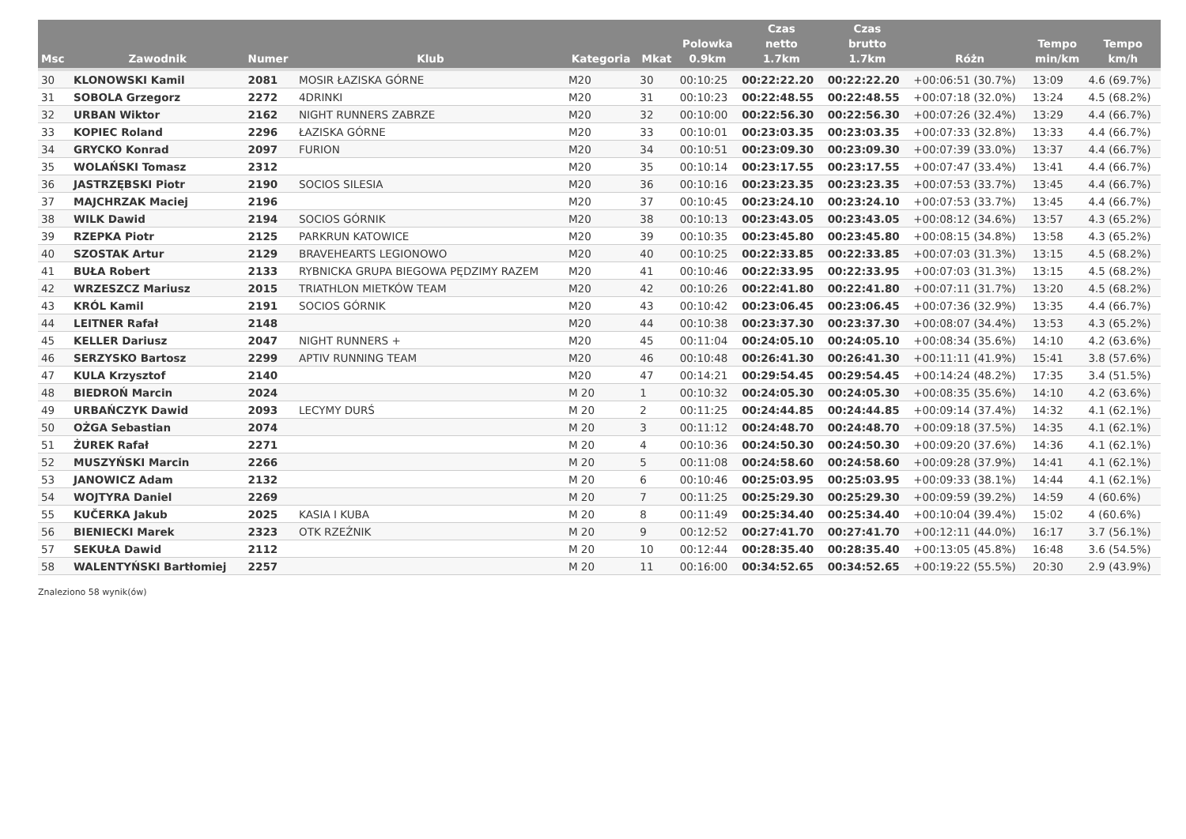| Msc | Zawodnik | Numer | Klub | Kategoria | Mkat | Polowka 0.9km | Czas netto 1.7km | Czas brutto 1.7km | Różn | Tempo min/km | Tempo km/h |
| --- | --- | --- | --- | --- | --- | --- | --- | --- | --- | --- | --- |
| 30 | KLONOWSKI Kamil | 2081 | MOSIR ŁAZISKA GÓRNE | M20 | 30 | 00:10:25 | 00:22:22.20 | 00:22:22.20 | +00:06:51 (30.7%) | 13:09 | 4.6 (69.7%) |
| 31 | SOBOLA Grzegorz | 2272 | 4DRINKI | M20 | 31 | 00:10:23 | 00:22:48.55 | 00:22:48.55 | +00:07:18 (32.0%) | 13:24 | 4.5 (68.2%) |
| 32 | URBAN Wiktor | 2162 | NIGHT RUNNERS ZABRZE | M20 | 32 | 00:10:00 | 00:22:56.30 | 00:22:56.30 | +00:07:26 (32.4%) | 13:29 | 4.4 (66.7%) |
| 33 | KOPIEC Roland | 2296 | ŁAZISKA GÓRNE | M20 | 33 | 00:10:01 | 00:23:03.35 | 00:23:03.35 | +00:07:33 (32.8%) | 13:33 | 4.4 (66.7%) |
| 34 | GRYCKO Konrad | 2097 | FURION | M20 | 34 | 00:10:51 | 00:23:09.30 | 00:23:09.30 | +00:07:39 (33.0%) | 13:37 | 4.4 (66.7%) |
| 35 | WOLAŃSKI Tomasz | 2312 | | M20 | 35 | 00:10:14 | 00:23:17.55 | 00:23:17.55 | +00:07:47 (33.4%) | 13:41 | 4.4 (66.7%) |
| 36 | JASTRZĘBSKI Piotr | 2190 | SOCIOS SILESIA | M20 | 36 | 00:10:16 | 00:23:23.35 | 00:23:23.35 | +00:07:53 (33.7%) | 13:45 | 4.4 (66.7%) |
| 37 | MAJCHRZAK Maciej | 2196 | | M20 | 37 | 00:10:45 | 00:23:24.10 | 00:23:24.10 | +00:07:53 (33.7%) | 13:45 | 4.4 (66.7%) |
| 38 | WILK Dawid | 2194 | SOCIOS GÓRNIK | M20 | 38 | 00:10:13 | 00:23:43.05 | 00:23:43.05 | +00:08:12 (34.6%) | 13:57 | 4.3 (65.2%) |
| 39 | RZEPKA Piotr | 2125 | PARKRUN KATOWICE | M20 | 39 | 00:10:35 | 00:23:45.80 | 00:23:45.80 | +00:08:15 (34.8%) | 13:58 | 4.3 (65.2%) |
| 40 | SZOSTAK Artur | 2129 | BRAVEHEARTS LEGIONOWO | M20 | 40 | 00:10:25 | 00:22:33.85 | 00:22:33.85 | +00:07:03 (31.3%) | 13:15 | 4.5 (68.2%) |
| 41 | BUŁA Robert | 2133 | RYBNICKA GRUPA BIEGOWA PĘDZIMY RAZEM | M20 | 41 | 00:10:46 | 00:22:33.95 | 00:22:33.95 | +00:07:03 (31.3%) | 13:15 | 4.5 (68.2%) |
| 42 | WRZESZCZ Mariusz | 2015 | TRIATHLON MIETKÓW TEAM | M20 | 42 | 00:10:26 | 00:22:41.80 | 00:22:41.80 | +00:07:11 (31.7%) | 13:20 | 4.5 (68.2%) |
| 43 | KRÓL Kamil | 2191 | SOCIOS GÓRNIK | M20 | 43 | 00:10:42 | 00:23:06.45 | 00:23:06.45 | +00:07:36 (32.9%) | 13:35 | 4.4 (66.7%) |
| 44 | LEITNER Rafał | 2148 | | M20 | 44 | 00:10:38 | 00:23:37.30 | 00:23:37.30 | +00:08:07 (34.4%) | 13:53 | 4.3 (65.2%) |
| 45 | KELLER Dariusz | 2047 | NIGHT RUNNERS + | M20 | 45 | 00:11:04 | 00:24:05.10 | 00:24:05.10 | +00:08:34 (35.6%) | 14:10 | 4.2 (63.6%) |
| 46 | SERZYSKO Bartosz | 2299 | APTIV RUNNING TEAM | M20 | 46 | 00:10:48 | 00:26:41.30 | 00:26:41.30 | +00:11:11 (41.9%) | 15:41 | 3.8 (57.6%) |
| 47 | KULA Krzysztof | 2140 | | M20 | 47 | 00:14:21 | 00:29:54.45 | 00:29:54.45 | +00:14:24 (48.2%) | 17:35 | 3.4 (51.5%) |
| 48 | BIEDROŃ Marcin | 2024 | | M 20 | 1 | 00:10:32 | 00:24:05.30 | 00:24:05.30 | +00:08:35 (35.6%) | 14:10 | 4.2 (63.6%) |
| 49 | URBAŃCZYK Dawid | 2093 | LECYMY DURŚ | M 20 | 2 | 00:11:25 | 00:24:44.85 | 00:24:44.85 | +00:09:14 (37.4%) | 14:32 | 4.1 (62.1%) |
| 50 | OŻGA Sebastian | 2074 | | M 20 | 3 | 00:11:12 | 00:24:48.70 | 00:24:48.70 | +00:09:18 (37.5%) | 14:35 | 4.1 (62.1%) |
| 51 | ŻUREK Rafał | 2271 | | M 20 | 4 | 00:10:36 | 00:24:50.30 | 00:24:50.30 | +00:09:20 (37.6%) | 14:36 | 4.1 (62.1%) |
| 52 | MUSZYŃSKI Marcin | 2266 | | M 20 | 5 | 00:11:08 | 00:24:58.60 | 00:24:58.60 | +00:09:28 (37.9%) | 14:41 | 4.1 (62.1%) |
| 53 | JANOWICZ Adam | 2132 | | M 20 | 6 | 00:10:46 | 00:25:03.95 | 00:25:03.95 | +00:09:33 (38.1%) | 14:44 | 4.1 (62.1%) |
| 54 | WOJTYRA Daniel | 2269 | | M 20 | 7 | 00:11:25 | 00:25:29.30 | 00:25:29.30 | +00:09:59 (39.2%) | 14:59 | 4 (60.6%) |
| 55 | KUČERKA Jakub | 2025 | KASIA I KUBA | M 20 | 8 | 00:11:49 | 00:25:34.40 | 00:25:34.40 | +00:10:04 (39.4%) | 15:02 | 4 (60.6%) |
| 56 | BIENIECKI Marek | 2323 | OTK RZEŹNIK | M 20 | 9 | 00:12:52 | 00:27:41.70 | 00:27:41.70 | +00:12:11 (44.0%) | 16:17 | 3.7 (56.1%) |
| 57 | SEKUŁA Dawid | 2112 | | M 20 | 10 | 00:12:44 | 00:28:35.40 | 00:28:35.40 | +00:13:05 (45.8%) | 16:48 | 3.6 (54.5%) |
| 58 | WALENTYŃSKI Bartłomiej | 2257 | | M 20 | 11 | 00:16:00 | 00:34:52.65 | 00:34:52.65 | +00:19:22 (55.5%) | 20:30 | 2.9 (43.9%) |
Znaleziono 58 wynik(ów)